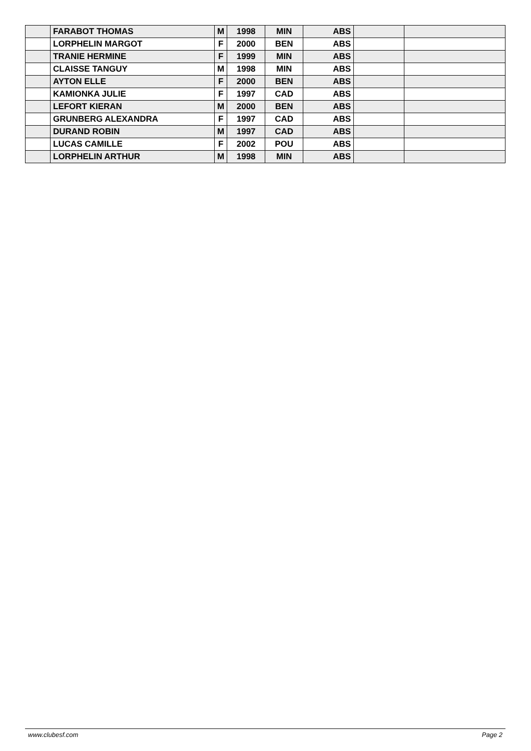| | FARABOT THOMAS | M | 1998 | MIN | ABS | | |
| | LORPHELIN MARGOT | F | 2000 | BEN | ABS | | |
| | TRANIE HERMINE | F | 1999 | MIN | ABS | | |
| | CLAISSE TANGUY | M | 1998 | MIN | ABS | | |
| | AYTON ELLE | F | 2000 | BEN | ABS | | |
| | KAMIONKA JULIE | F | 1997 | CAD | ABS | | |
| | LEFORT KIERAN | M | 2000 | BEN | ABS | | |
| | GRUNBERG ALEXANDRA | F | 1997 | CAD | ABS | | |
| | DURAND ROBIN | M | 1997 | CAD | ABS | | |
| | LUCAS CAMILLE | F | 2002 | POU | ABS | | |
| | LORPHELIN ARTHUR | M | 1998 | MIN | ABS | | |
www.clubesf.com Page 2